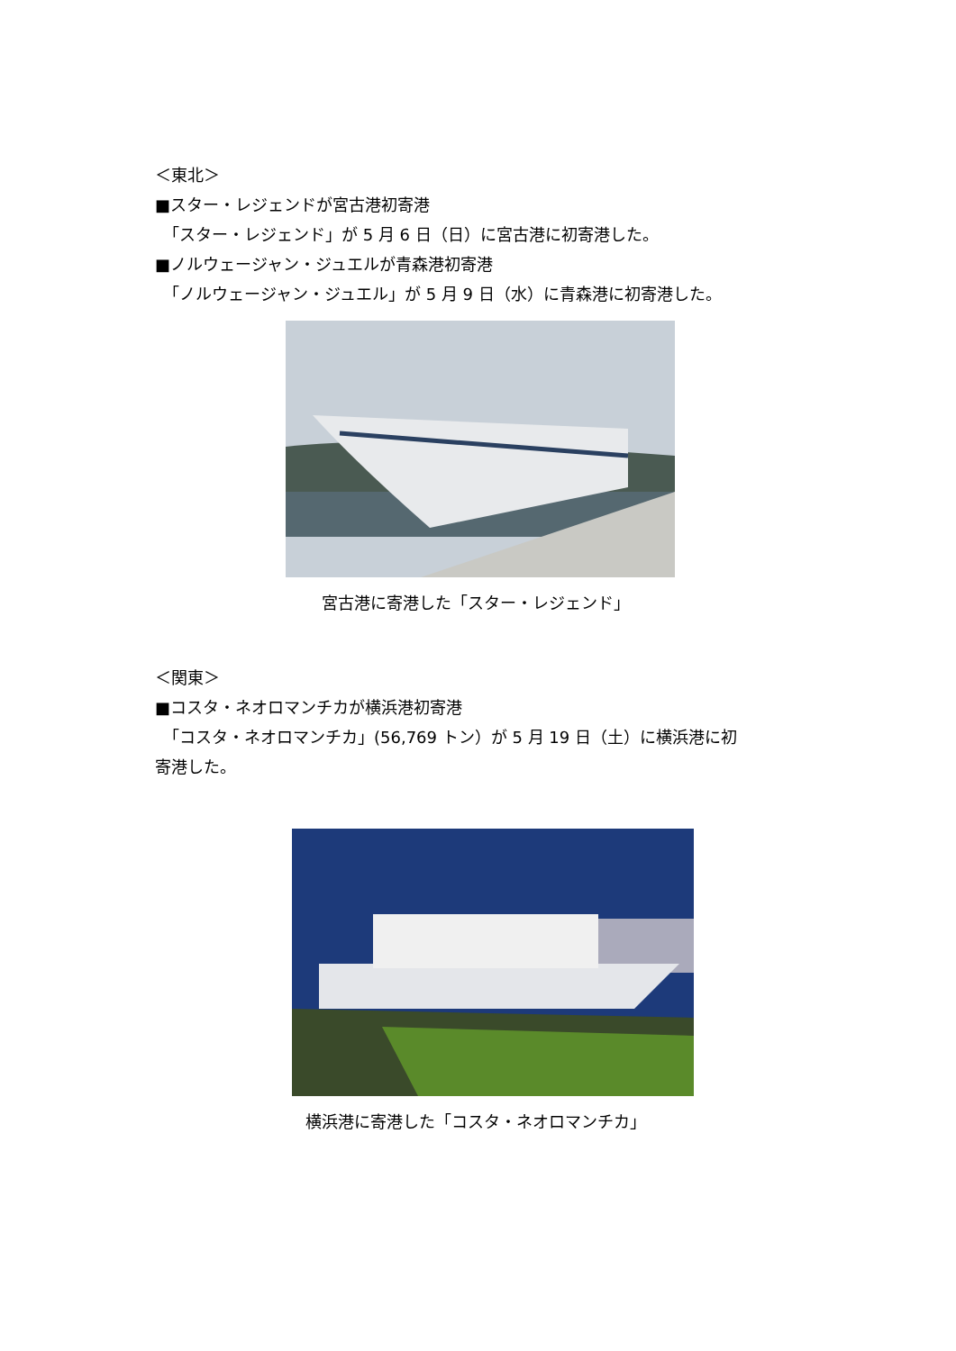＜東北＞
■スター・レジェンドが宮古港初寄港
「スター・レジェンド」が 5 月 6 日（日）に宮古港に初寄港した。
■ノルウェージャン・ジュエルが青森港初寄港
「ノルウェージャン・ジュエル」が 5 月 9 日（水）に青森港に初寄港した。
宮古港に寄港した「スター・レジェンド」
＜関東＞
■コスタ・ネオロマンチカが横浜港初寄港
「コスタ・ネオロマンチカ」(56,769 トン）が 5 月 19 日（土）に横浜港に初
寄港した。
横浜港に寄港した「コスタ・ネオロマンチカ」